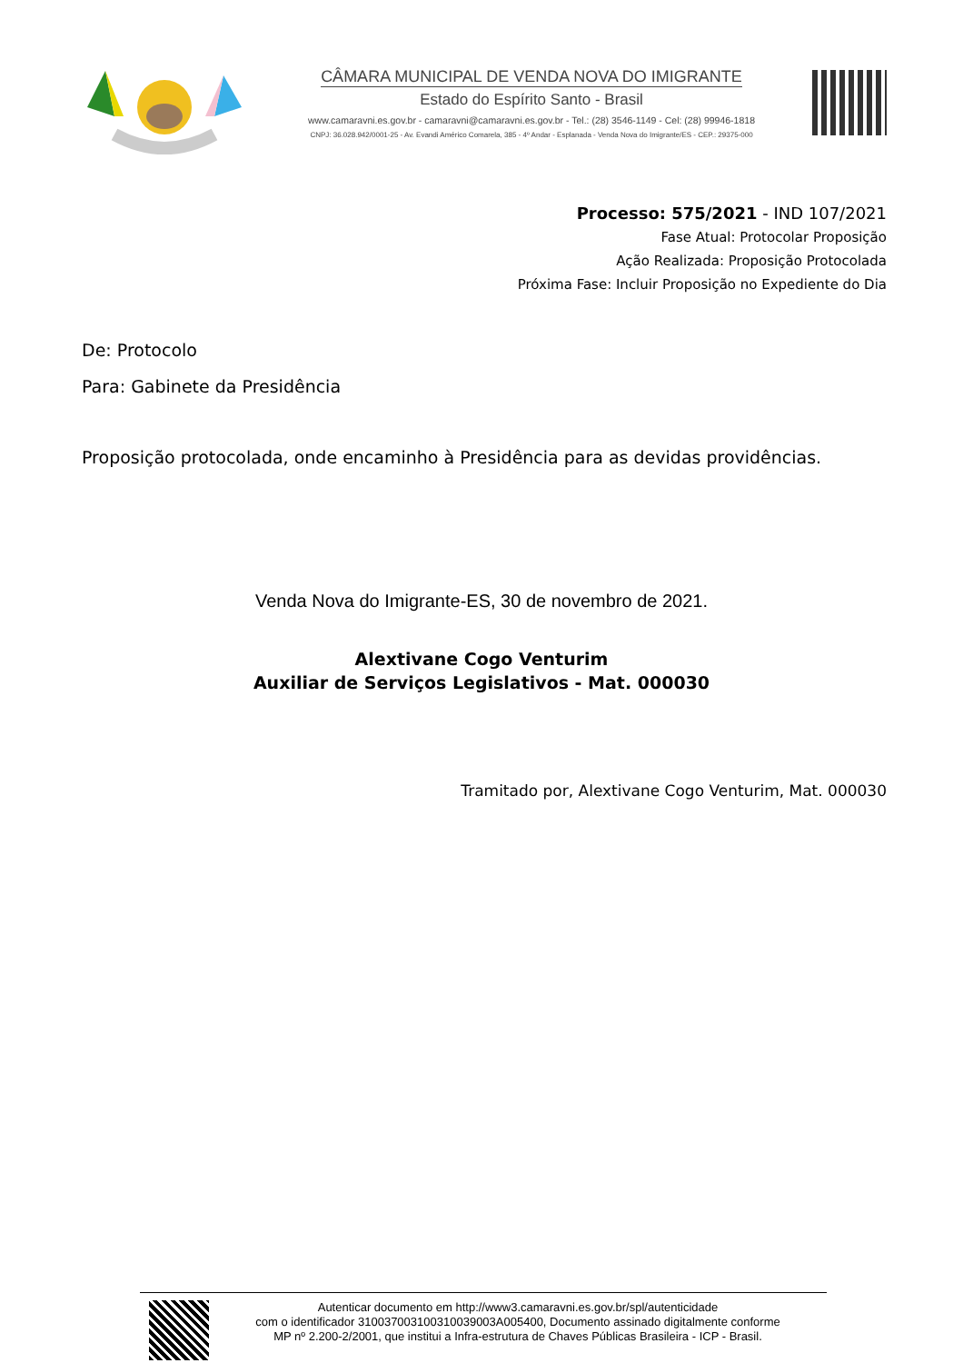CÂMARA MUNICIPAL DE VENDA NOVA DO IMIGRANTE
Estado do Espírito Santo - Brasil
www.camaravni.es.gov.br - camaravni@camaravni.es.gov.br - Tel.: (28) 3546-1149 - Cel: (28) 99946-1818
CNPJ: 36.028.942/0001-25 - Av. Evandi Américo Comarela, 385 - 4º Andar - Esplanada - Venda Nova do Imigrante/ES - CEP.: 29375-000
Processo: 575/2021 - IND 107/2021
Fase Atual: Protocolar Proposição
Ação Realizada: Proposição Protocolada
Próxima Fase: Incluir Proposição no Expediente do Dia
De: Protocolo
Para: Gabinete da Presidência
Proposição protocolada, onde encaminho à Presidência para as devidas providências.
Venda Nova do Imigrante-ES, 30 de novembro de 2021.
Alextivane Cogo Venturim
Auxiliar de Serviços Legislativos - Mat. 000030
Tramitado por, Alextivane Cogo Venturim, Mat. 000030
Autenticar documento em http://www3.camaravni.es.gov.br/spl/autenticidade
com o identificador 310037003100310039003A005400, Documento assinado digitalmente conforme
MP nº 2.200-2/2001, que institui a Infra-estrutura de Chaves Públicas Brasileira - ICP - Brasil.